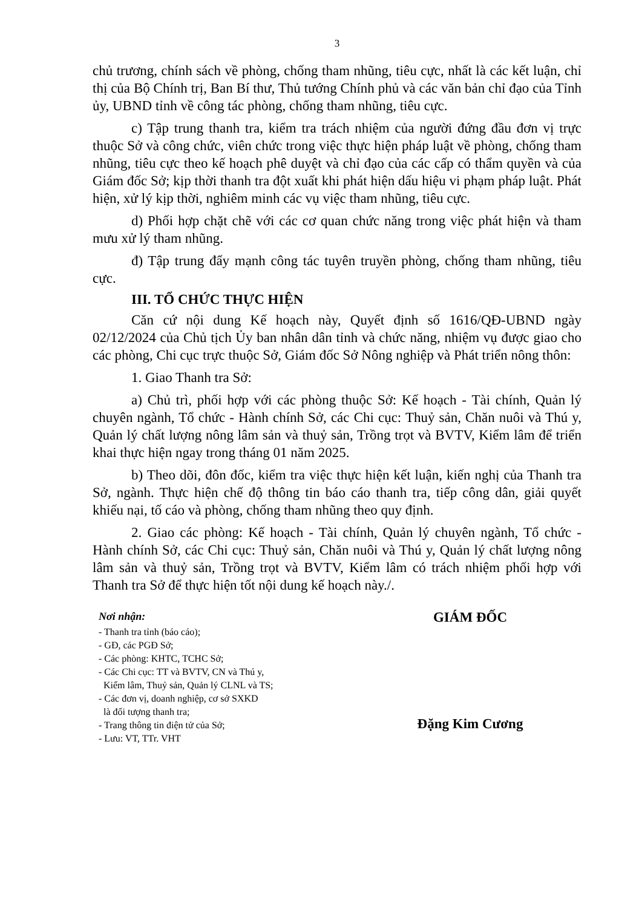3
chủ trương, chính sách về phòng, chống tham nhũng, tiêu cực, nhất là các kết luận, chỉ thị của Bộ Chính trị, Ban Bí thư, Thủ tướng Chính phủ và các văn bản chỉ đạo của Tỉnh ủy, UBND tỉnh về công tác phòng, chống tham nhũng, tiêu cực.
c) Tập trung thanh tra, kiểm tra trách nhiệm của người đứng đầu đơn vị trực thuộc Sở và công chức, viên chức trong việc thực hiện pháp luật về phòng, chống tham nhũng, tiêu cực theo kế hoạch phê duyệt và chỉ đạo của các cấp có thẩm quyền và của Giám đốc Sở; kịp thời thanh tra đột xuất khi phát hiện dấu hiệu vi phạm pháp luật. Phát hiện, xử lý kịp thời, nghiêm minh các vụ việc tham nhũng, tiêu cực.
d) Phối hợp chặt chẽ với các cơ quan chức năng trong việc phát hiện và tham mưu xử lý tham nhũng.
đ) Tập trung đẩy mạnh công tác tuyên truyền phòng, chống tham nhũng, tiêu cực.
III. TỔ CHỨC THỰC HIỆN
Căn cứ nội dung Kế hoạch này, Quyết định số 1616/QĐ-UBND ngày 02/12/2024 của Chủ tịch Ủy ban nhân dân tỉnh và chức năng, nhiệm vụ được giao cho các phòng, Chi cục trực thuộc Sở, Giám đốc Sở Nông nghiệp và Phát triển nông thôn:
1. Giao Thanh tra Sở:
a) Chủ trì, phối hợp với các phòng thuộc Sở: Kế hoạch - Tài chính, Quản lý chuyên ngành, Tổ chức - Hành chính Sở, các Chi cục: Thuỷ sản, Chăn nuôi và Thú y, Quản lý chất lượng nông lâm sản và thuỷ sản, Trồng trọt và BVTV, Kiểm lâm để triển khai thực hiện ngay trong tháng 01 năm 2025.
b) Theo dõi, đôn đốc, kiểm tra việc thực hiện kết luận, kiến nghị của Thanh tra Sở, ngành. Thực hiện chế độ thông tin báo cáo thanh tra, tiếp công dân, giải quyết khiếu nại, tố cáo và phòng, chống tham nhũng theo quy định.
2. Giao các phòng: Kế hoạch - Tài chính, Quản lý chuyên ngành, Tổ chức - Hành chính Sở, các Chi cục: Thuỷ sản, Chăn nuôi và Thú y, Quản lý chất lượng nông lâm sản và thuỷ sản, Trồng trọt và BVTV, Kiểm lâm có trách nhiệm phối hợp với Thanh tra Sở để thực hiện tốt nội dung kế hoạch này./.
Nơi nhận:
- Thanh tra tỉnh (báo cáo);
- GĐ, các PGĐ Sở;
- Các phòng: KHTC, TCHC Sở;
- Các Chi cục: TT và BVTV, CN và Thú y,
Kiểm lâm, Thuỷ sản, Quản lý CLNL và TS;
- Các đơn vị, doanh nghiệp, cơ sở SXKD
là đối tượng thanh tra;
- Trang thông tin điện tử của Sở;
- Lưu: VT, TTr. VHT
GIÁM ĐỐC
Đặng Kim Cương